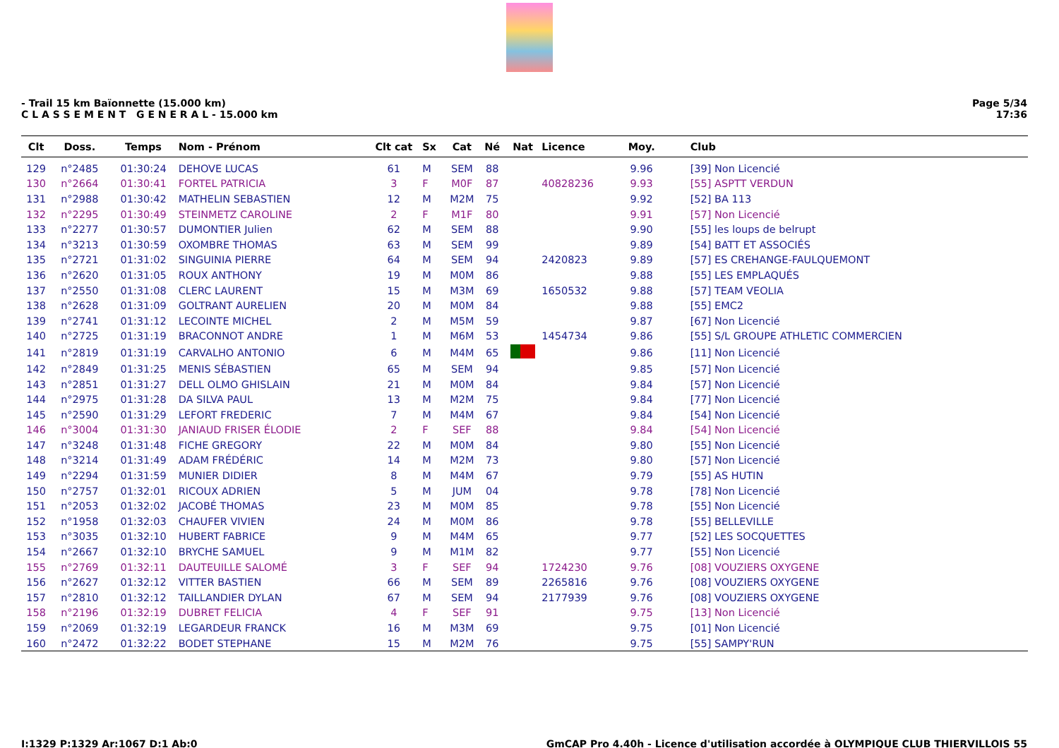- Trail 15 km Baïonnette (15.000 km)
C L A S S E M E N T G E N E R A L - 15.000 km
Page 5/34
17:36
| Clt | Doss. | Temps | Nom - Prénom | Clt cat | Sx | Cat | Né | Nat | Licence | Moy. | Club |
| --- | --- | --- | --- | --- | --- | --- | --- | --- | --- | --- | --- |
| 129 | n°2485 | 01:30:24 | DEHOVE LUCAS | 61 | M | SEM | 88 | | | 9.96 | [39] Non Licencié |
| 130 | n°2664 | 01:30:41 | FORTEL PATRICIA | 3 | F | M0F | 87 | | 40828236 | 9.93 | [55] ASPTT VERDUN |
| 131 | n°2988 | 01:30:42 | MATHELIN SEBASTIEN | 12 | M | M2M | 75 | | | 9.92 | [52] BA 113 |
| 132 | n°2295 | 01:30:49 | STEINMETZ CAROLINE | 2 | F | M1F | 80 | | | 9.91 | [57] Non Licencié |
| 133 | n°2277 | 01:30:57 | DUMONTIER Julien | 62 | M | SEM | 88 | | | 9.90 | [55] les loups de belrupt |
| 134 | n°3213 | 01:30:59 | OXOMBRE THOMAS | 63 | M | SEM | 99 | | | 9.89 | [54] BATT ET ASSOCIÉS |
| 135 | n°2721 | 01:31:02 | SINGUINIA PIERRE | 64 | M | SEM | 94 | | 2420823 | 9.89 | [57] ES CREHANGE-FAULQUEMONT |
| 136 | n°2620 | 01:31:05 | ROUX ANTHONY | 19 | M | M0M | 86 | | | 9.88 | [55] LES EMPLAQUÉS |
| 137 | n°2550 | 01:31:08 | CLERC LAURENT | 15 | M | M3M | 69 | | 1650532 | 9.88 | [57] TEAM VEOLIA |
| 138 | n°2628 | 01:31:09 | GOLTRANT AURELIEN | 20 | M | M0M | 84 | | | 9.88 | [55] EMC2 |
| 139 | n°2741 | 01:31:12 | LECOINTE MICHEL | 2 | M | M5M | 59 | | | 9.87 | [67] Non Licencié |
| 140 | n°2725 | 01:31:19 | BRACONNOT ANDRE | 1 | M | M6M | 53 | | 1454734 | 9.86 | [55] S/L GROUPE ATHLETIC COMMERCIEN |
| 141 | n°2819 | 01:31:19 | CARVALHO ANTONIO | 6 | M | M4M | 65 | | | 9.86 | [11] Non Licencié |
| 142 | n°2849 | 01:31:25 | MENIS SÉBASTIEN | 65 | M | SEM | 94 | | | 9.85 | [57] Non Licencié |
| 143 | n°2851 | 01:31:27 | DELL OLMO GHISLAIN | 21 | M | M0M | 84 | | | 9.84 | [57] Non Licencié |
| 144 | n°2975 | 01:31:28 | DA SILVA PAUL | 13 | M | M2M | 75 | | | 9.84 | [77] Non Licencié |
| 145 | n°2590 | 01:31:29 | LEFORT FREDERIC | 7 | M | M4M | 67 | | | 9.84 | [54] Non Licencié |
| 146 | n°3004 | 01:31:30 | JANIAUD FRISER ÉLODIE | 2 | F | SEF | 88 | | | 9.84 | [54] Non Licencié |
| 147 | n°3248 | 01:31:48 | FICHE GREGORY | 22 | M | M0M | 84 | | | 9.80 | [55] Non Licencié |
| 148 | n°3214 | 01:31:49 | ADAM FRÉDÉRIC | 14 | M | M2M | 73 | | | 9.80 | [57] Non Licencié |
| 149 | n°2294 | 01:31:59 | MUNIER DIDIER | 8 | M | M4M | 67 | | | 9.79 | [55] AS HUTIN |
| 150 | n°2757 | 01:32:01 | RICOUX ADRIEN | 5 | M | JUM | 04 | | | 9.78 | [78] Non Licencié |
| 151 | n°2053 | 01:32:02 | JACOBÉ THOMAS | 23 | M | M0M | 85 | | | 9.78 | [55] Non Licencié |
| 152 | n°1958 | 01:32:03 | CHAUFER VIVIEN | 24 | M | M0M | 86 | | | 9.78 | [55] BELLEVILLE |
| 153 | n°3035 | 01:32:10 | HUBERT FABRICE | 9 | M | M4M | 65 | | | 9.77 | [52] LES SOCQUETTES |
| 154 | n°2667 | 01:32:10 | BRYCHE SAMUEL | 9 | M | M1M | 82 | | | 9.77 | [55] Non Licencié |
| 155 | n°2769 | 01:32:11 | DAUTEUILLE SALOMÉ | 3 | F | SEF | 94 | | 1724230 | 9.76 | [08] VOUZIERS OXYGENE |
| 156 | n°2627 | 01:32:12 | VITTER BASTIEN | 66 | M | SEM | 89 | | 2265816 | 9.76 | [08] VOUZIERS OXYGENE |
| 157 | n°2810 | 01:32:12 | TAILLANDIER DYLAN | 67 | M | SEM | 94 | | 2177939 | 9.76 | [08] VOUZIERS OXYGENE |
| 158 | n°2196 | 01:32:19 | DUBRET FELICIA | 4 | F | SEF | 91 | | | 9.75 | [13] Non Licencié |
| 159 | n°2069 | 01:32:19 | LEGARDEUR FRANCK | 16 | M | M3M | 69 | | | 9.75 | [01] Non Licencié |
| 160 | n°2472 | 01:32:22 | BODET STEPHANE | 15 | M | M2M | 76 | | | 9.75 | [55] SAMPY'RUN |
I:1329 P:1329 Ar:1067 D:1 Ab:0 GmCAP Pro 4.40h - Licence d'utilisation accordée à OLYMPIQUE CLUB THIERVILLOIS 55